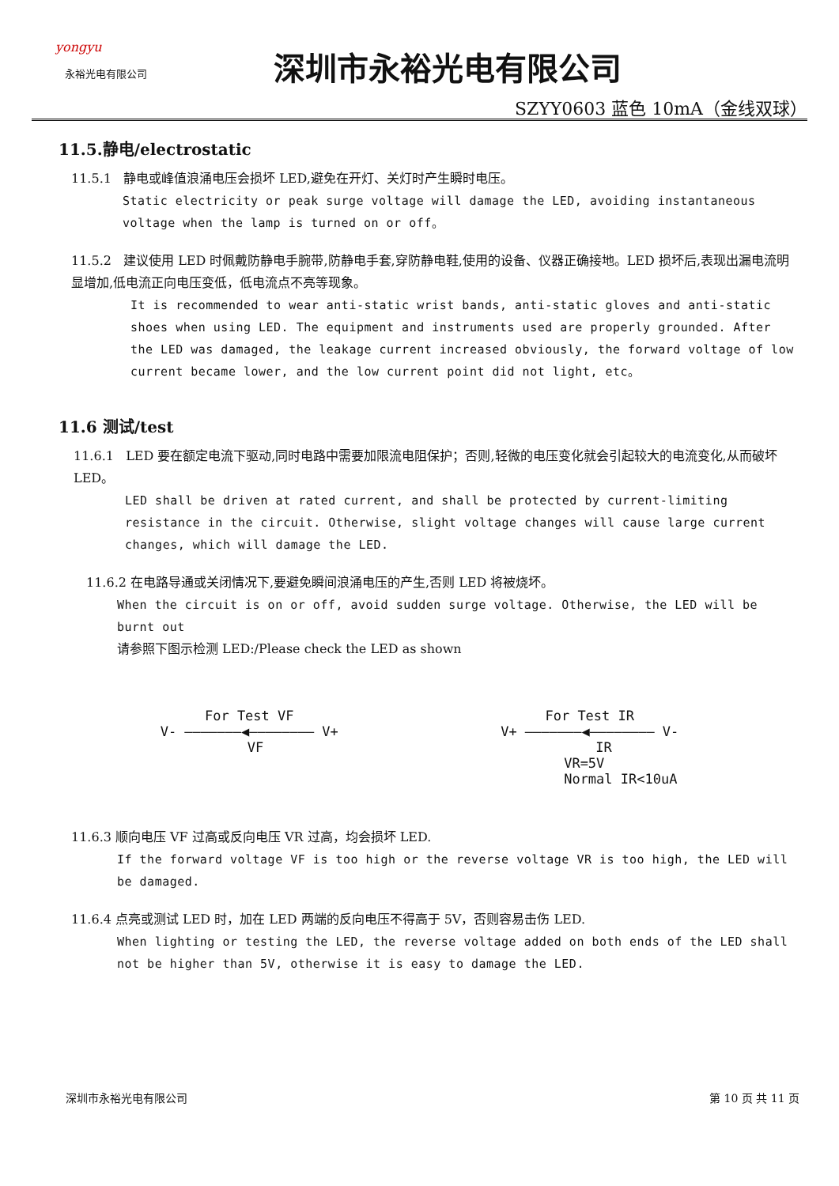yongyu
永裕光电有限公司
深圳市永裕光电有限公司
SZYY0603 蓝色 10mA（金线双球）
11.5.静电/electrostatic
11.5.1 静电或峰值浪涌电压会损坏 LED,避免在开灯、关灯时产生瞬时电压。
Static electricity or peak surge voltage will damage the LED, avoiding instantaneous voltage when the lamp is turned on or off。
11.5.2 建议使用 LED 时佩戴防静电手腕带,防静电手套,穿防静电鞋,使用的设备、仪器正确接地。LED 损坏后,表现出漏电流明显增加,低电流正向电压变低，低电流点不亮等现象。
It is recommended to wear anti-static wrist bands, anti-static gloves and anti-static shoes when using LED. The equipment and instruments used are properly grounded. After the LED was damaged, the leakage current increased obviously, the forward voltage of low current became lower, and the low current point did not light, etc。
11.6 测试/test
11.6.1 LED 要在额定电流下驱动,同时电路中需要加限流电阻保护；否则,轻微的电压变化就会引起较大的电流变化,从而破坏 LED。
LED shall be driven at rated current, and shall be protected by current-limiting resistance in the circuit. Otherwise, slight voltage changes will cause large current changes, which will damage the LED.
11.6.2 在电路导通或关闭情况下,要避免瞬间浪涌电压的产生,否则 LED 将被烧坏。
When the circuit is on or off, avoid sudden surge voltage. Otherwise, the LED will be burnt out
请参照下图示检测 LED:/Please check the LED as shown
For Test VF
V- ———————◀———————— V+
VF
For Test IR
V+ ———————◀———————— V-
IR
VR=5V
Normal IR<10uA
11.6.3 顺向电压 VF 过高或反向电压 VR 过高，均会损坏 LED.
If the forward voltage VF is too high or the reverse voltage VR is too high, the LED will be damaged.
11.6.4 点亮或测试 LED 时，加在 LED 两端的反向电压不得高于 5V，否则容易击伤 LED.
When lighting or testing the LED, the reverse voltage added on both ends of the LED shall not be higher than 5V, otherwise it is easy to damage the LED.
深圳市永裕光电有限公司 第 10 页 共 11 页